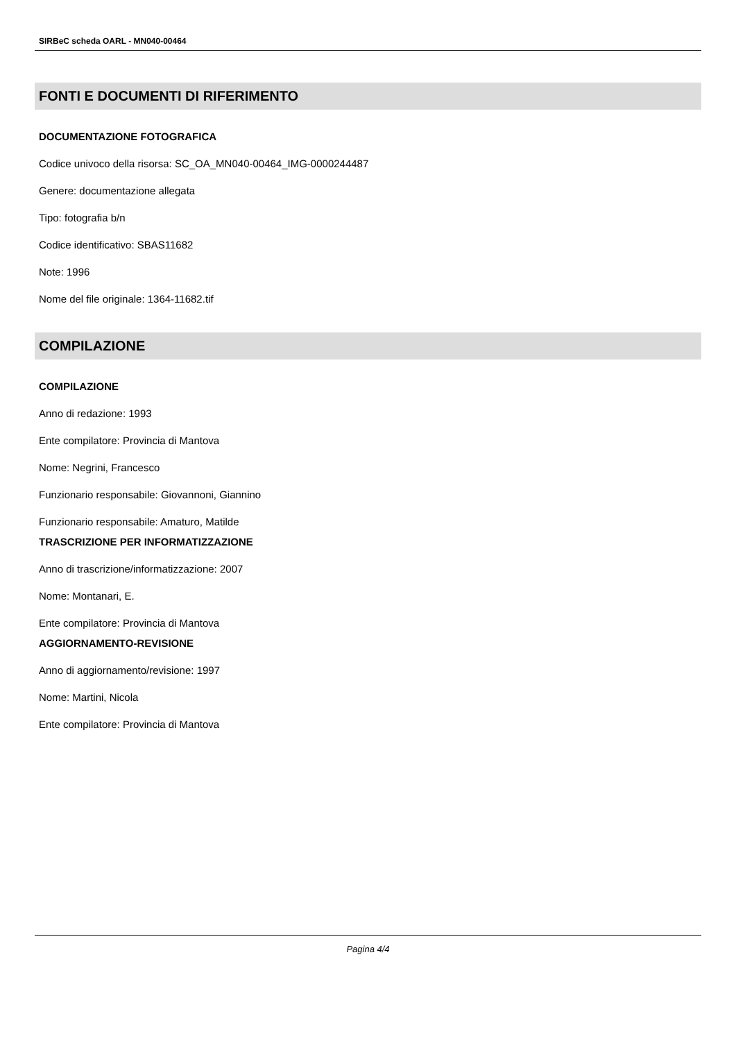SIRBeC scheda OARL - MN040-00464
FONTI E DOCUMENTI DI RIFERIMENTO
DOCUMENTAZIONE FOTOGRAFICA
Codice univoco della risorsa: SC_OA_MN040-00464_IMG-0000244487
Genere: documentazione allegata
Tipo: fotografia b/n
Codice identificativo: SBAS11682
Note: 1996
Nome del file originale: 1364-11682.tif
COMPILAZIONE
COMPILAZIONE
Anno di redazione: 1993
Ente compilatore: Provincia di Mantova
Nome: Negrini, Francesco
Funzionario responsabile: Giovannoni, Giannino
Funzionario responsabile: Amaturo, Matilde
TRASCRIZIONE PER INFORMATIZZAZIONE
Anno di trascrizione/informatizzazione: 2007
Nome: Montanari, E.
Ente compilatore: Provincia di Mantova
AGGIORNAMENTO-REVISIONE
Anno di aggiornamento/revisione: 1997
Nome: Martini, Nicola
Ente compilatore: Provincia di Mantova
Pagina 4/4